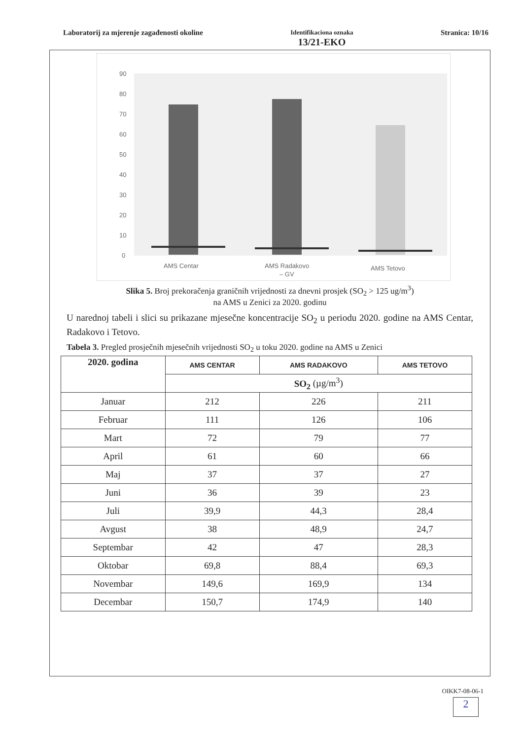Laboratorij za mjerenje zagađenosti okoline
Identifikaciona oznaka
13/21-EKO
Stranica: 10/16
90
80
70
60
50
40
30
20
10
0
AMS Centar
AMS Radakovo
– GV
AMS Tetovo
Slika 5. Broj prekoračenja graničnih vrijednosti za dnevni prosjek (SO<sub>2</sub> > 125 ug/m<sup>3</sup>)
na AMS u Zenici za 2020. godinu
U narednoj tabeli i slici su prikazane mjesečne koncentracije SO<sub>2</sub> u periodu 2020. godine na AMS Centar, Radakovo i Tetovo.
Tabela 3. Pregled prosječnih mjesečnih vrijednosti SO<sub>2</sub> u toku 2020. godine na AMS u Zenici
| 2020. godina | AMS CENTAR | AMS RADAKOVO | AMS TETOVO |
| | SO<sub>2</sub> (µg/m<sup>3</sup>) | | |
| Januar | 212 | 226 | 211 |
| Februar | 111 | 126 | 106 |
| Mart | 72 | 79 | 77 |
| April | 61 | 60 | 66 |
| Maj | 37 | 37 | 27 |
| Juni | 36 | 39 | 23 |
| Juli | 39,9 | 44,3 | 28,4 |
| Avgust | 38 | 48,9 | 24,7 |
| Septembar | 42 | 47 | 28,3 |
| Oktobar | 69,8 | 88,4 | 69,3 |
| Novembar | 149,6 | 169,9 | 134 |
| Decembar | 150,7 | 174,9 | 140 |
OIKK7-08-06-1
2